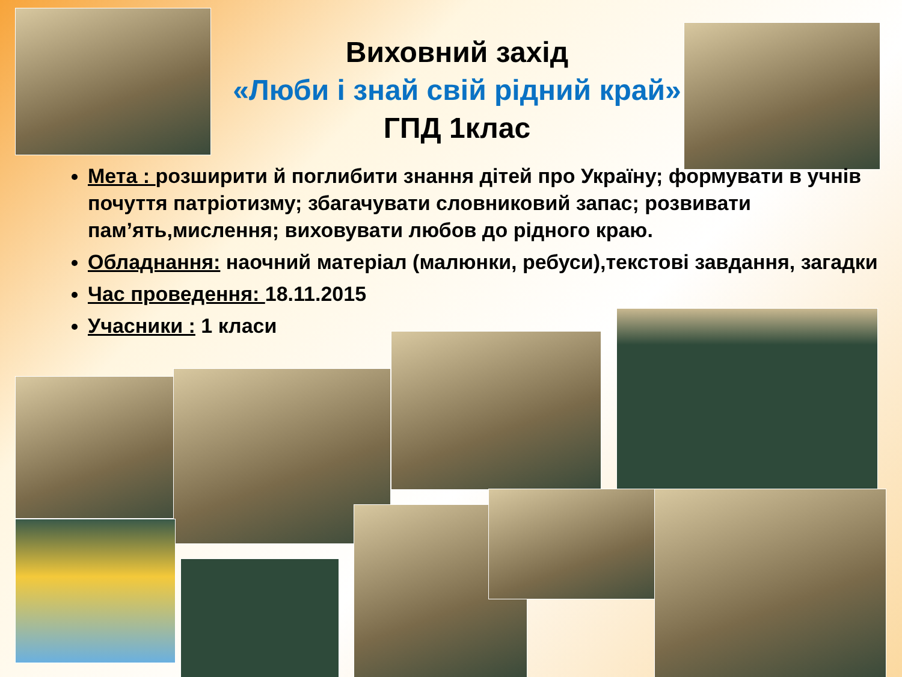Виховний захід
«Люби і знай свій рідний край»
ГПД 1клас
Мета : розширити й поглибити знання дітей про Україну; формувати в учнів почуття патріотизму; збагачувати словниковий запас; розвивати пам’ять,мислення; виховувати любов до рідного краю.
Обладнання: наочний матеріал (малюнки, ребуси),текстові завдання, загадки
Час проведення: 18.11.2015
Учасники : 1 класи